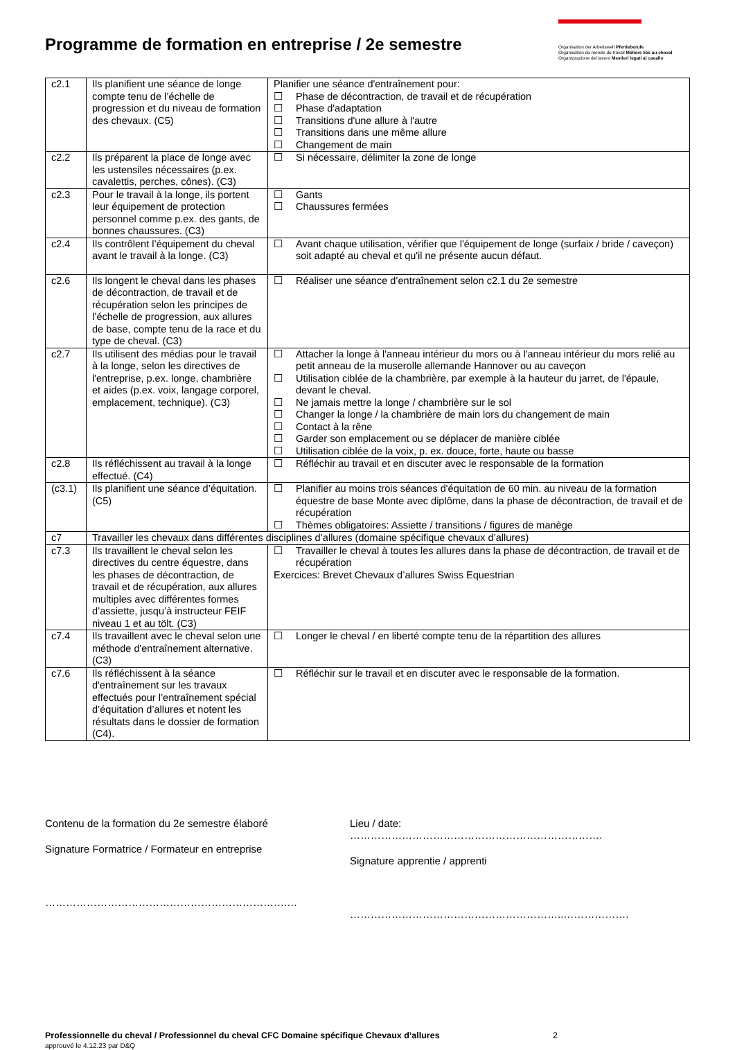Programme de formation en entreprise / 2e semestre
Organisation der Arbeitswelt Pferdeberufe
Organisation du monde du travail Métiers liés au cheval
Organizzazione del lavoro Mestieri legati al cavallo
| c2.1 | Ils planifient une séance de longe compte tenu de l’échelle de progression et du niveau de formation des chevaux. (C5) | Planifier une séance d'entraînement pour: ☐ Phase de décontraction, de travail et de récupération ☐ Phase d'adaptation ☐ Transitions d'une allure à l'autre ☐ Transitions dans une même allure ☐ Changement de main |
| c2.2 | Ils préparent la place de longe avec les ustensiles nécessaires (p.ex. cavalettis, perches, cônes). (C3) | ☐ Si nécessaire, délimiter la zone de longe |
| c2.3 | Pour le travail à la longe, ils portent leur équipement de protection personnel comme p.ex. des gants, de bonnes chaussures. (C3) | ☐ Gants ☐ Chaussures fermées |
| c2.4 | Ils contrôlent l’équipement du cheval avant le travail à la longe. (C3) | ☐ Avant chaque utilisation, vérifier que l'équipement de longe (surfaix / bride / caveçon) soit adapté au cheval et qu'il ne présente aucun défaut. |
| c2.6 | Ils longent le cheval dans les phases de décontraction, de travail et de récupération selon les principes de l’échelle de progression, aux allures de base, compte tenu de la race et du type de cheval. (C3) | ☐ Réaliser une séance d’entraînement selon c2.1 du 2e semestre |
| c2.7 | Ils utilisent des médias pour le travail à la longe, selon les directives de l'entreprise, p.ex. longe, chambrière et aides (p.ex. voix, langage corporel, emplacement, technique). (C3) | ☐ Attacher la longe à l'anneau intérieur du mors ou à l'anneau intérieur du mors relié au petit anneau de la muserolle allemande Hannover ou au caveçon ☐ Utilisation ciblée de la chambrière, par exemple à la hauteur du jarret, de l'épaule, devant le cheval. ☐ Ne jamais mettre la longe / chambrière sur le sol ☐ Changer la longe / la chambrière de main lors du changement de main ☐ Contact à la rêne ☐ Garder son emplacement ou se déplacer de manière ciblée ☐ Utilisation ciblée de la voix, p. ex. douce, forte, haute ou basse |
| c2.8 | Ils réfléchissent au travail à la longe effectué. (C4) | ☐ Réfléchir au travail et en discuter avec le responsable de la formation |
| (c3.1) | Ils planifient une séance d’équitation. (C5) | ☐ Planifier au moins trois séances d'équitation de 60 min. au niveau de la formation équestre de base Monte avec diplôme, dans la phase de décontraction, de travail et de récupération ☐ Thèmes obligatoires: Assiette / transitions / figures de manège |
| c7 | Travailler les chevaux dans différentes disciplines d’allures (domaine spécifique chevaux d’allures) | |
| c7.3 | Ils travaillent le cheval selon les directives du centre équestre, dans les phases de décontraction, de travail et de récupération, aux allures multiples avec différentes formes d’assiette, jusqu’à instructeur FEIF niveau 1 et au tölt. (C3) | ☐ Travailler le cheval à toutes les allures dans la phase de décontraction, de travail et de récupération Exercices: Brevet Chevaux d’allures Swiss Equestrian |
| c7.4 | Ils travaillent avec le cheval selon une méthode d'entraînement alternative. (C3) | ☐ Longer le cheval / en liberté compte tenu de la répartition des allures |
| c7.6 | Ils réfléchissent à la séance d'entraînement sur les travaux effectués pour l’entraînement spécial d’équitation d’allures et notent les résultats dans le dossier de formation (C4). | ☐ Réfléchir sur le travail et en discuter avec le responsable de la formation. |
Contenu de la formation du 2e semestre élaboré
Signature Formatrice / Formateur en entreprise
…………………………………………………………….…
Lieu / date: ……………………………………………………………….
Signature apprentie / apprenti
……………………………………………………..……………….
Professionnelle du cheval / Professionnel du cheval CFC Domaine spécifique Chevaux d’allures 2
approuvé le 4.12.23 par D&Q